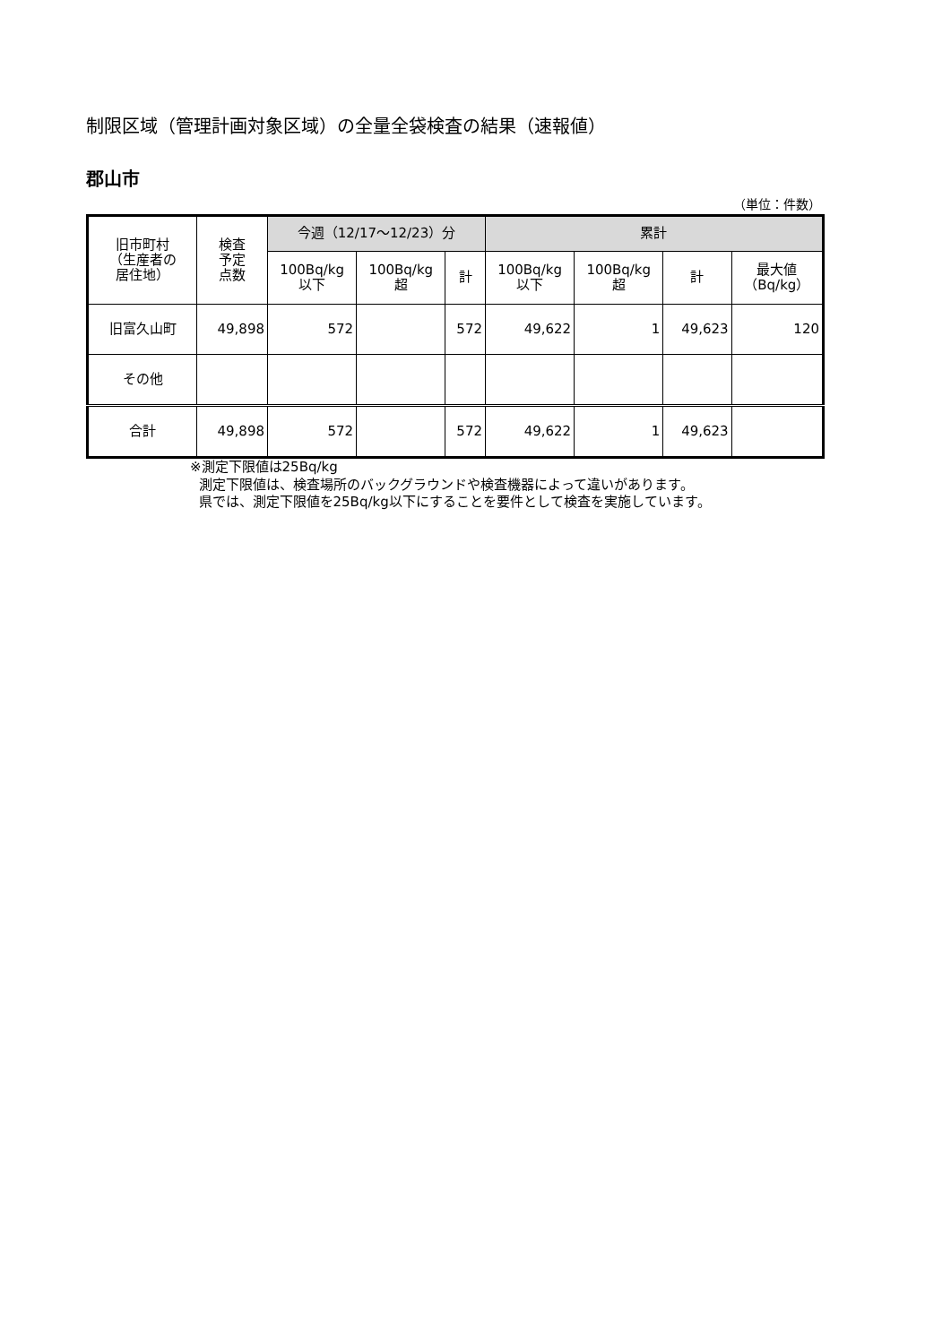制限区域（管理計画対象区域）の全量全袋検査の結果（速報値）
郡山市
（単位：件数）
| 旧市町村 （生産者の 居住地） | 検査 予定 点数 | 今週（12/17～12/23）分 | | | 累計 | | | |
| --- | --- | --- | --- | --- | --- | --- | --- | --- |
| | | 100Bq/kg 以下 | 100Bq/kg 超 | 計 | 100Bq/kg 以下 | 100Bq/kg 超 | 計 | 最大値 （Bq/kg） |
| 旧富久山町 | 49,898 | 572 | | 572 | 49,622 | 1 | 49,623 | 120 |
| その他 | | | | | | | | |
| 合計 | 49,898 | 572 | | 572 | 49,622 | 1 | 49,623 | |
※測定下限値は25Bq/kg
測定下限値は、検査場所のバックグラウンドや検査機器によって違いがあります。
県では、測定下限値を25Bq/kg以下にすることを要件として検査を実施しています。